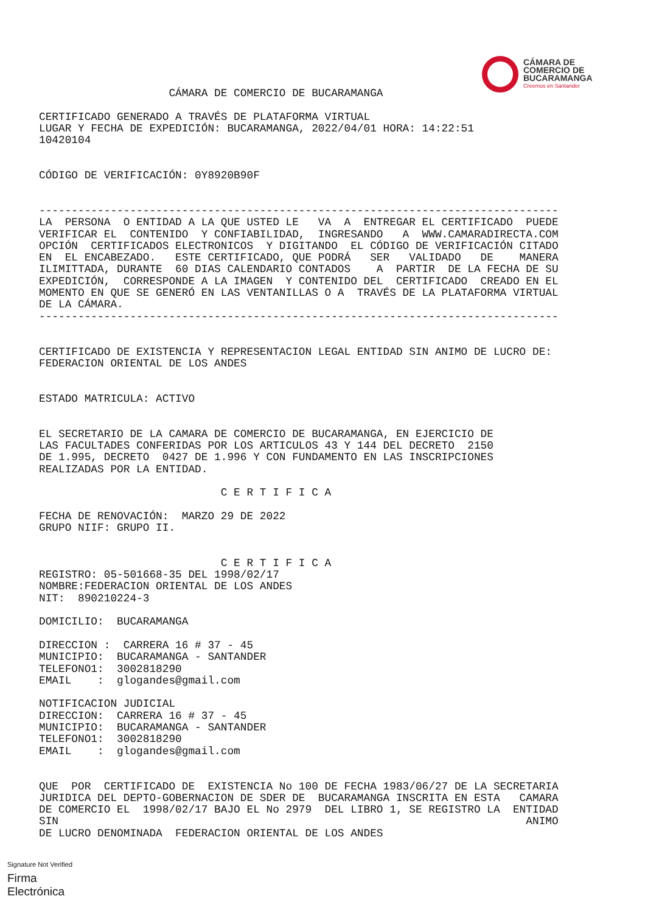CÁMARA DE
COMERCIO DE
BUCARAMANGA
Creemos en Santander
                    CÁMARA DE COMERCIO DE BUCARAMANGA

CERTIFICADO GENERADO A TRAVÉS DE PLATAFORMA VIRTUAL
LUGAR Y FECHA DE EXPEDICIÓN: BUCARAMANGA, 2022/04/01 HORA: 14:22:51
10420104


CÓDIGO DE VERIFICACIÓN: 0Y8920B90F


--------------------------------------------------------------------------------
LA  PERSONA  O ENTIDAD A LA QUE USTED LE   VA  A  ENTREGAR EL CERTIFICADO  PUEDE
VERIFICAR EL  CONTENIDO  Y CONFIABILIDAD,  INGRESANDO   A  WWW.CAMARADIRECTA.COM
OPCIÓN  CERTIFICADOS ELECTRONICOS  Y DIGITANDO  EL CÓDIGO DE VERIFICACIÓN CITADO
EN  EL ENCABEZADO.   ESTE CERTIFICADO, QUE PODRÁ   SER   VALIDADO   DE    MANERA
ILIMITTADA, DURANTE  60 DIAS CALENDARIO CONTADOS    A  PARTIR  DE LA FECHA DE SU
EXPEDICIÓN,  CORRESPONDE A LA IMAGEN  Y CONTENIDO DEL  CERTIFICADO  CREADO EN EL
MOMENTO EN QUE SE GENERÓ EN LAS VENTANILLAS O A  TRAVÉS DE LA PLATAFORMA VIRTUAL
DE LA CÁMARA.
--------------------------------------------------------------------------------


CERTIFICADO DE EXISTENCIA Y REPRESENTACION LEGAL ENTIDAD SIN ANIMO DE LUCRO DE:
FEDERACION ORIENTAL DE LOS ANDES


ESTADO MATRICULA: ACTIVO


EL SECRETARIO DE LA CAMARA DE COMERCIO DE BUCARAMANGA, EN EJERCICIO DE
LAS FACULTADES CONFERIDAS POR LOS ARTICULOS 43 Y 144 DEL DECRETO  2150
DE 1.995, DECRETO  0427 DE 1.996 Y CON FUNDAMENTO EN LAS INSCRIPCIONES
REALIZADAS POR LA ENTIDAD.

                            C E R T I F I C A

FECHA DE RENOVACIÓN:  MARZO 29 DE 2022
GRUPO NIIF: GRUPO II.


                            C E R T I F I C A
REGISTRO: 05-501668-35 DEL 1998/02/17
NOMBRE:FEDERACION ORIENTAL DE LOS ANDES
NIT:  890210224-3

DOMICILIO:  BUCARAMANGA

DIRECCION :  CARRERA 16 # 37 - 45
MUNICIPIO:  BUCARAMANGA - SANTANDER
TELEFONO1:  3002818290
EMAIL    :  glogandes@gmail.com

NOTIFICACION JUDICIAL
DIRECCION:  CARRERA 16 # 37 - 45
MUNICIPIO:  BUCARAMANGA - SANTANDER
TELEFONO1:  3002818290
EMAIL    :  glogandes@gmail.com


QUE  POR  CERTIFICADO DE  EXISTENCIA No 100 DE FECHA 1983/06/27 DE LA SECRETARIA
JURIDICA DEL DEPTO-GOBERNACION DE SDER DE  BUCARAMANGA INSCRITA EN ESTA   CAMARA
DE COMERCIO EL  1998/02/17 BAJO EL No 2979  DEL LIBRO 1, SE REGISTRO LA  ENTIDAD
SIN                                                                        ANIMO
DE LUCRO DENOMINADA  FEDERACION ORIENTAL DE LOS ANDES
Signature Not Verified
Firma
Electrónica